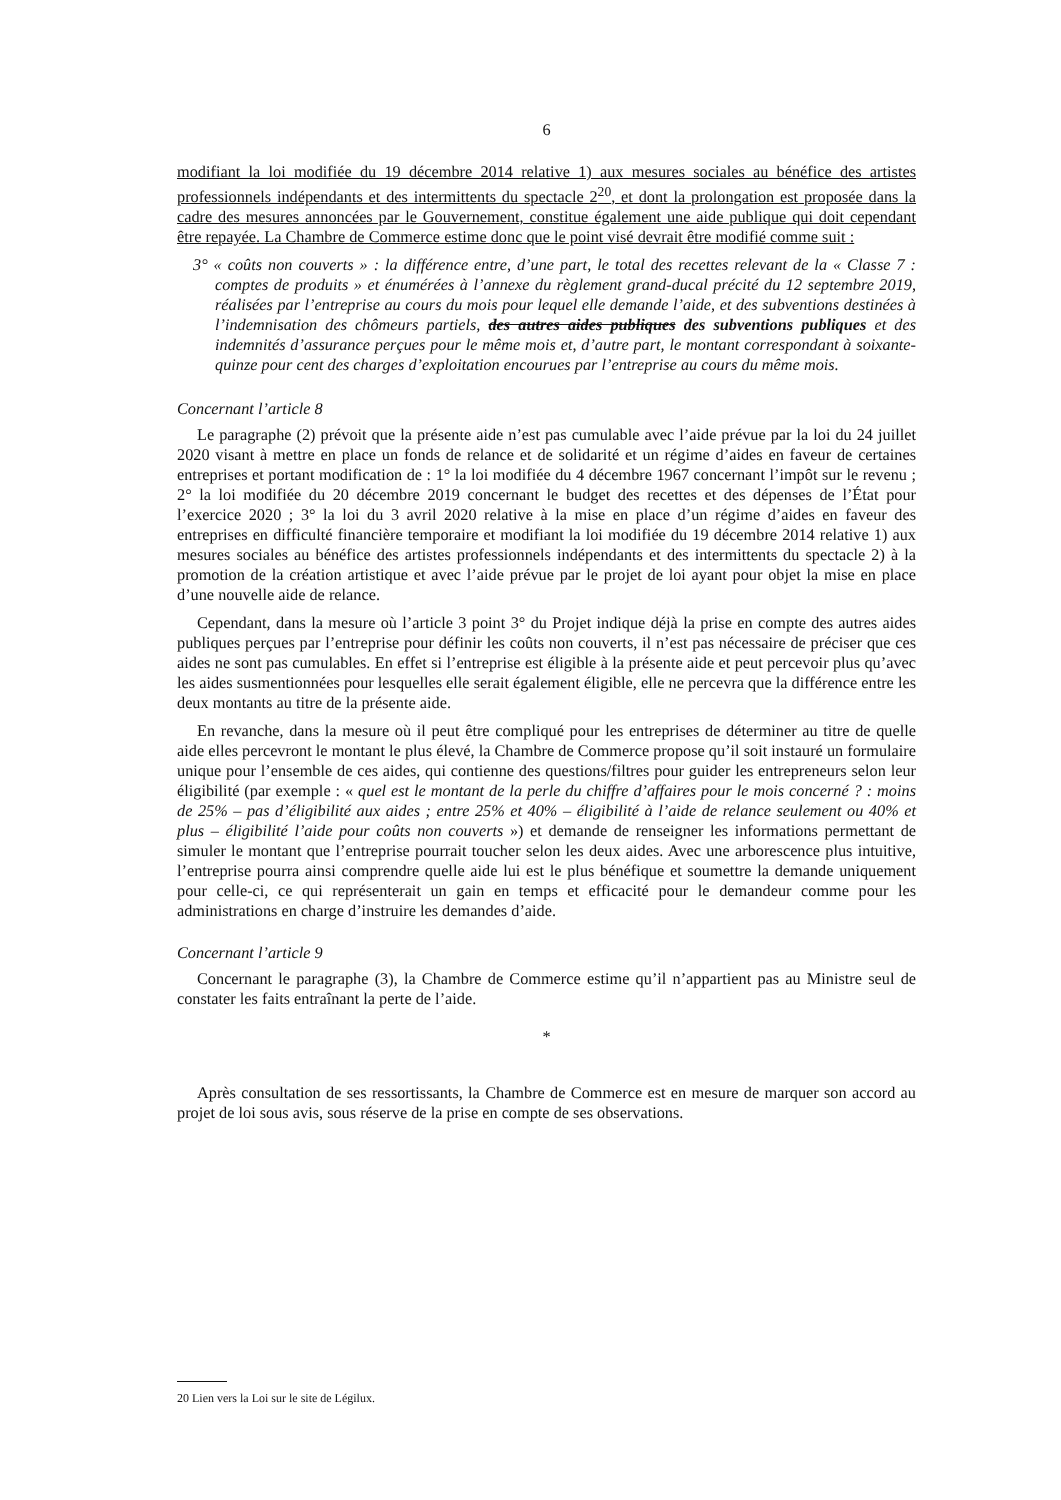6
modifiant la loi modifiée du 19 décembre 2014 relative 1) aux mesures sociales au bénéfice des artistes professionnels indépendants et des intermittents du spectacle 2<sup>20</sup>, et dont la prolongation est proposée dans la cadre des mesures annoncées par le Gouvernement, constitue également une aide publique qui doit cependant être repayée. La Chambre de Commerce estime donc que le point visé devrait être modifié comme suit :
3° « coûts non couverts » : la différence entre, d’une part, le total des recettes relevant de la « Classe 7 : comptes de produits » et énumérées à l’annexe du règlement grand-ducal précité du 12 septembre 2019, réalisées par l’entreprise au cours du mois pour lequel elle demande l’aide, et des subventions destinées à l’indemnisation des chômeurs partiels, des autres aides publiques des subventions publiques et des indemnités d’assurance perçues pour le même mois et, d’autre part, le montant correspondant à soixante-quinze pour cent des charges d’exploitation encourues par l’entreprise au cours du même mois.
Concernant l’article 8
Le paragraphe (2) prévoit que la présente aide n’est pas cumulable avec l’aide prévue par la loi du 24 juillet 2020 visant à mettre en place un fonds de relance et de solidarité et un régime d’aides en faveur de certaines entreprises et portant modification de : 1° la loi modifiée du 4 décembre 1967 concernant l’impôt sur le revenu ; 2° la loi modifiée du 20 décembre 2019 concernant le budget des recettes et des dépenses de l’État pour l’exercice 2020 ; 3° la loi du 3 avril 2020 relative à la mise en place d’un régime d’aides en faveur des entreprises en difficulté financière temporaire et modifiant la loi modifiée du 19 décembre 2014 relative 1) aux mesures sociales au bénéfice des artistes professionnels indépendants et des intermittents du spectacle 2) à la promotion de la création artistique et avec l’aide prévue par le projet de loi ayant pour objet la mise en place d’une nouvelle aide de relance.
Cependant, dans la mesure où l’article 3 point 3° du Projet indique déjà la prise en compte des autres aides publiques perçues par l’entreprise pour définir les coûts non couverts, il n’est pas nécessaire de préciser que ces aides ne sont pas cumulables. En effet si l’entreprise est éligible à la présente aide et peut percevoir plus qu’avec les aides susmentionnées pour lesquelles elle serait également éligible, elle ne percevra que la différence entre les deux montants au titre de la présente aide.
En revanche, dans la mesure où il peut être compliqué pour les entreprises de déterminer au titre de quelle aide elles percevront le montant le plus élevé, la Chambre de Commerce propose qu’il soit instauré un formulaire unique pour l’ensemble de ces aides, qui contienne des questions/filtres pour guider les entrepreneurs selon leur éligibilité (par exemple : « quel est le montant de la perle du chiffre d’affaires pour le mois concerné ? : moins de 25% – pas d’éligibilité aux aides ; entre 25% et 40% – éligibilité à l’aide de relance seulement ou 40% et plus – éligibilité l’aide pour coûts non couverts ») et demande de renseigner les informations permettant de simuler le montant que l’entreprise pourrait toucher selon les deux aides. Avec une arborescence plus intuitive, l’entreprise pourra ainsi comprendre quelle aide lui est le plus bénéfique et soumettre la demande uniquement pour celle-ci, ce qui représenterait un gain en temps et efficacité pour le demandeur comme pour les administrations en charge d’instruire les demandes d’aide.
Concernant l’article 9
Concernant le paragraphe (3), la Chambre de Commerce estime qu’il n’appartient pas au Ministre seul de constater les faits entraînant la perte de l’aide.
*
Après consultation de ses ressortissants, la Chambre de Commerce est en mesure de marquer son accord au projet de loi sous avis, sous réserve de la prise en compte de ses observations.
20 Lien vers la Loi sur le site de Légilux.